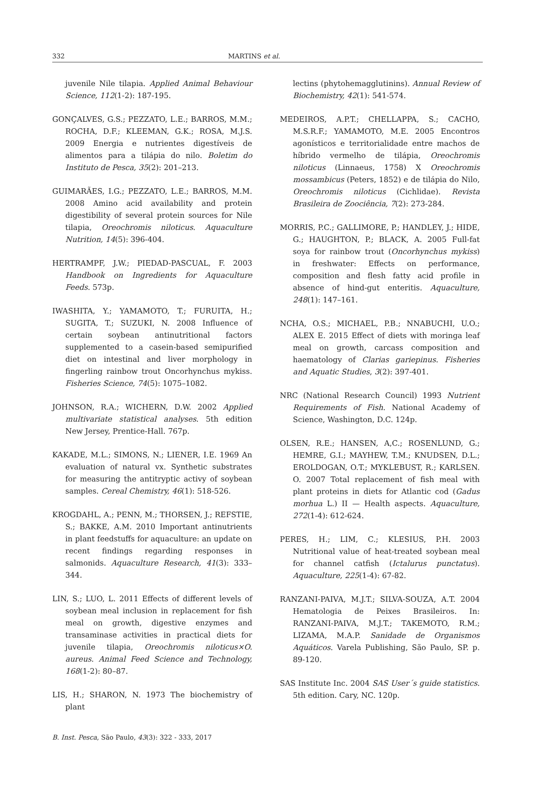332 MARTINS et al.
juvenile Nile tilapia. Applied Animal Behaviour Science, 112(1-2): 187-195.
GONÇALVES, G.S.; PEZZATO, L.E.; BARROS, M.M.; ROCHA, D.F.; KLEEMAN, G.K.; ROSA, M.J.S. 2009 Energia e nutrientes digestíveis de alimentos para a tilápia do nilo. Boletim do Instituto de Pesca, 35(2): 201–213.
GUIMARÃES, I.G.; PEZZATO, L.E.; BARROS, M.M. 2008 Amino acid availability and protein digestibility of several protein sources for Nile tilapia, Oreochromis niloticus. Aquaculture Nutrition, 14(5): 396-404.
HERTRAMPF, J.W.; PIEDAD-PASCUAL, F. 2003 Handbook on Ingredients for Aquaculture Feeds. 573p.
IWASHITA, Y.; YAMAMOTO, T.; FURUITA, H.; SUGITA, T.; SUZUKI, N. 2008 Influence of certain soybean antinutritional factors supplemented to a casein-based semipurified diet on intestinal and liver morphology in fingerling rainbow trout Oncorhynchus mykiss. Fisheries Science, 74(5): 1075–1082.
JOHNSON, R.A.; WICHERN, D.W. 2002 Applied multivariate statistical analyses. 5th edition New Jersey, Prentice-Hall. 767p.
KAKADE, M.L.; SIMONS, N.; LIENER, I.E. 1969 An evaluation of natural vx. Synthetic substrates for measuring the antitryptic activy of soybean samples. Cereal Chemistry, 46(1): 518-526.
KROGDAHL, A.; PENN, M.; THORSEN, J.; REFSTIE, S.; BAKKE, A.M. 2010 Important antinutrients in plant feedstuffs for aquaculture: an update on recent findings regarding responses in salmonids. Aquaculture Research, 41(3): 333–344.
LIN, S.; LUO, L. 2011 Effects of different levels of soybean meal inclusion in replacement for fish meal on growth, digestive enzymes and transaminase activities in practical diets for juvenile tilapia, Oreochromis niloticus×O. aureus. Animal Feed Science and Technology, 168(1-2): 80–87.
LIS, H.; SHARON, N. 1973 The biochemistry of plant
lectins (phytohemagglutinins). Annual Review of Biochemistry, 42(1): 541-574.
MEDEIROS, A.P.T.; CHELLAPPA, S.; CACHO, M.S.R.F.; YAMAMOTO, M.E. 2005 Encontros agonísticos e territorialidade entre machos de híbrido vermelho de tilápia, Oreochromis niloticus (Linnaeus, 1758) X Oreochromis mossambicus (Peters, 1852) e de tilápia do Nilo, Oreochromis niloticus (Cichlidae). Revista Brasileira de Zoociência, 7(2): 273-284.
MORRIS, P.C.; GALLIMORE, P.; HANDLEY, J.; HIDE, G.; HAUGHTON, P.; BLACK, A. 2005 Full-fat soya for rainbow trout (Oncorhynchus mykiss) in freshwater: Effects on performance, composition and flesh fatty acid profile in absence of hind-gut enteritis. Aquaculture, 248(1): 147–161.
NCHA, O.S.; MICHAEL, P.B.; NNABUCHI, U.O.; ALEX E. 2015 Effect of diets with moringa leaf meal on growth, carcass composition and haematology of Clarias gariepinus. Fisheries and Aquatic Studies, 3(2): 397-401.
NRC (National Research Council) 1993 Nutrient Requirements of Fish. National Academy of Science, Washington, D.C. 124p.
OLSEN, R.E.; HANSEN, A,C.; ROSENLUND, G.; HEMRE, G.I.; MAYHEW, T.M.; KNUDSEN, D.L.; EROLDOGAN, O.T.; MYKLEBUST, R.; KARLSEN. O. 2007 Total replacement of fish meal with plant proteins in diets for Atlantic cod (Gadus morhua L.) II — Health aspects. Aquaculture, 272(1-4): 612-624.
PERES, H.; LIM, C.; KLESIUS, P.H. 2003 Nutritional value of heat-treated soybean meal for channel catfish (Ictalurus punctatus). Aquaculture, 225(1-4): 67-82.
RANZANI-PAIVA, M.J.T.; SILVA-SOUZA, A.T. 2004 Hematologia de Peixes Brasileiros. In: RANZANI-PAIVA, M.J.T.; TAKEMOTO, R.M.; LIZAMA, M.A.P. Sanidade de Organismos Aquáticos. Varela Publishing, São Paulo, SP. p. 89-120.
SAS Institute Inc. 2004 SAS User´s guide statistics. 5th edition. Cary, NC. 120p.
B. Inst. Pesca, São Paulo, 43(3): 322 - 333, 2017